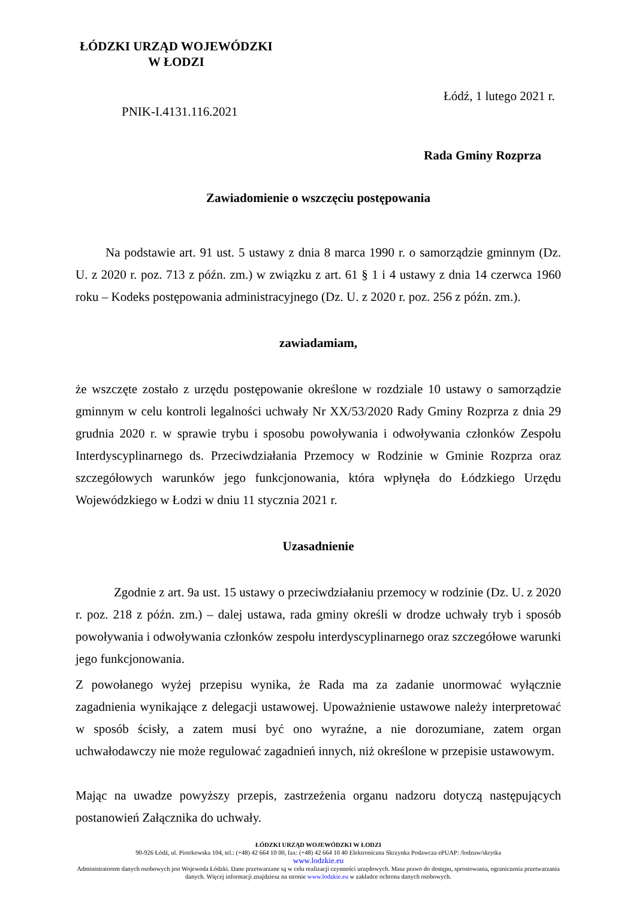ŁÓDZKI URZĄD WOJEWÓDZKI
W ŁODZI
Łódź, 1 lutego 2021 r.
PNIK-I.4131.116.2021
Rada Gminy Rozprza
Zawiadomienie o wszczęciu postępowania
Na podstawie art. 91 ust. 5 ustawy z dnia 8 marca 1990 r. o samorządzie gminnym (Dz. U. z 2020 r. poz. 713 z późn. zm.) w związku z art. 61 § 1 i 4 ustawy z dnia 14 czerwca 1960 roku – Kodeks postępowania administracyjnego (Dz. U. z 2020 r. poz. 256 z późn. zm.).
zawiadamiam,
że wszczęte zostało z urzędu postępowanie określone w rozdziale 10 ustawy o samorządzie gminnym w celu kontroli legalności uchwały Nr XX/53/2020 Rady Gminy Rozprza z dnia 29 grudnia 2020 r. w sprawie trybu i sposobu powoływania i odwoływania członków Zespołu Interdyscyplinarnego ds. Przeciwdziałania Przemocy w Rodzinie w Gminie Rozprza oraz szczegółowych warunków jego funkcjonowania, która wpłynęła do Łódzkiego Urzędu Wojewódzkiego w Łodzi w dniu 11 stycznia 2021 r.
Uzasadnienie
Zgodnie z art. 9a ust. 15 ustawy o przeciwdziałaniu przemocy w rodzinie (Dz. U. z 2020 r. poz. 218 z późn. zm.) – dalej ustawa, rada gminy określi w drodze uchwały tryb i sposób powoływania i odwoływania członków zespołu interdyscyplinarnego oraz szczegółowe warunki jego funkcjonowania.
Z powołanego wyżej przepisu wynika, że Rada ma za zadanie unormować wyłącznie zagadnienia wynikające z delegacji ustawowej. Upoważnienie ustawowe należy interpretować w sposób ścisły, a zatem musi być ono wyraźne, a nie dorozumiane, zatem organ uchwałodawczy nie może regulować zagadnień innych, niż określone w przepisie ustawowym.
Mając na uwadze powyższy przepis, zastrzeżenia organu nadzoru dotyczą następujących postanowień Załącznika do uchwały.
ŁÓDZKI URZĄD WOJEWÓDZKI W ŁODZI
90-926 Łódź, ul. Piotrkowska 104, tel.: (+48) 42 664 10 00, fax: (+48) 42 664 10 40 Elektroniczna Skrzynka Podawcza ePUAP: /lodzuw/skrytka
www.lodzkie.eu
Administratorem danych osobowych jest Wojewoda Łódzki. Dane przetwarzane są w celu realizacji czynności urzędowych. Masz prawo do dostępu, sprostowania, ograniczenia przetwarzania danych. Więcej informacji znajdziesz na stronie www.lodzkie.eu w zakładce ochrona danych osobowych.